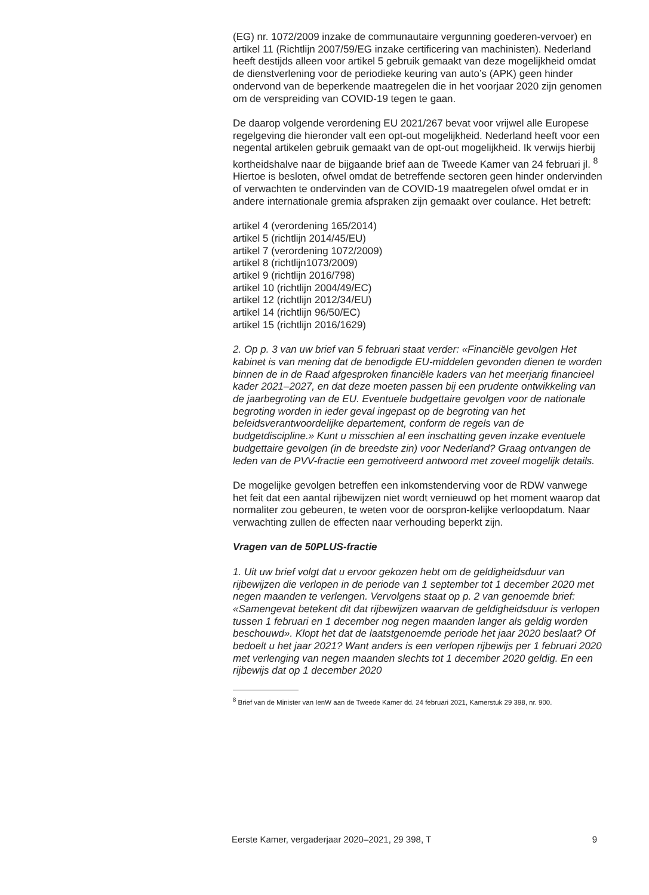(EG) nr. 1072/2009 inzake de communautaire vergunning goederen-vervoer) en artikel 11 (Richtlijn 2007/59/EG inzake certificering van machinisten). Nederland heeft destijds alleen voor artikel 5 gebruik gemaakt van deze mogelijkheid omdat de dienstverlening voor de periodieke keuring van auto’s (APK) geen hinder ondervond van de beperkende maatregelen die in het voorjaar 2020 zijn genomen om de verspreiding van COVID-19 tegen te gaan.
De daarop volgende verordening EU 2021/267 bevat voor vrijwel alle Europese regelgeving die hieronder valt een opt-out mogelijkheid. Nederland heeft voor een negental artikelen gebruik gemaakt van de opt-out mogelijkheid. Ik verwijs hierbij kortheidshalve naar de bijgaande brief aan de Tweede Kamer van 24 februari jl. <sup>8</sup> Hiertoe is besloten, ofwel omdat de betreffende sectoren geen hinder ondervinden of verwachten te ondervinden van de COVID-19 maatregelen ofwel omdat er in andere internationale gremia afspraken zijn gemaakt over coulance. Het betreft:
artikel 4 (verordening 165/2014)
artikel 5 (richtlijn 2014/45/EU)
artikel 7 (verordening 1072/2009)
artikel 8 (richtlijn1073/2009)
artikel 9 (richtlijn 2016/798)
artikel 10 (richtlijn 2004/49/EC)
artikel 12 (richtlijn 2012/34/EU)
artikel 14 (richtlijn 96/50/EC)
artikel 15 (richtlijn 2016/1629)
2. Op p. 3 van uw brief van 5 februari staat verder: «Financiële gevolgen Het kabinet is van mening dat de benodigde EU-middelen gevonden dienen te worden binnen de in de Raad afgesproken financiële kaders van het meerjarig financieel kader 2021–2027, en dat deze moeten passen bij een prudente ontwikkeling van de jaarbegroting van de EU. Eventuele budgettaire gevolgen voor de nationale begroting worden in ieder geval ingepast op de begroting van het beleidsverantwoordelijke departement, conform de regels van de budgetdiscipline.» Kunt u misschien al een inschatting geven inzake eventuele budgettaire gevolgen (in de breedste zin) voor Nederland? Graag ontvangen de leden van de PVV-fractie een gemotiveerd antwoord met zoveel mogelijk details.
De mogelijke gevolgen betreffen een inkomstenderving voor de RDW vanwege het feit dat een aantal rijbewijzen niet wordt vernieuwd op het moment waarop dat normaliter zou gebeuren, te weten voor de oorspron-kelijke verloopdatum. Naar verwachting zullen de effecten naar verhouding beperkt zijn.
Vragen van de 50PLUS-fractie
1. Uit uw brief volgt dat u ervoor gekozen hebt om de geldigheidsduur van rijbewijzen die verlopen in de periode van 1 september tot 1 december 2020 met negen maanden te verlengen. Vervolgens staat op p. 2 van genoemde brief:
«Samengevat betekent dit dat rijbewijzen waarvan de geldigheidsduur is verlopen tussen 1 februari en 1 december nog negen maanden langer als geldig worden beschouwd». Klopt het dat de laatstgenoemde periode het jaar 2020 beslaat? Of bedoelt u het jaar 2021? Want anders is een verlopen rijbewijs per 1 februari 2020 met verlenging van negen maanden slechts tot 1 december 2020 geldig. En een rijbewijs dat op 1 december 2020
<sup>8</sup> Brief van de Minister van IenW aan de Tweede Kamer dd. 24 februari 2021, Kamerstuk 29 398, nr. 900.
Eerste Kamer, vergaderjaar 2020–2021, 29 398, T 9